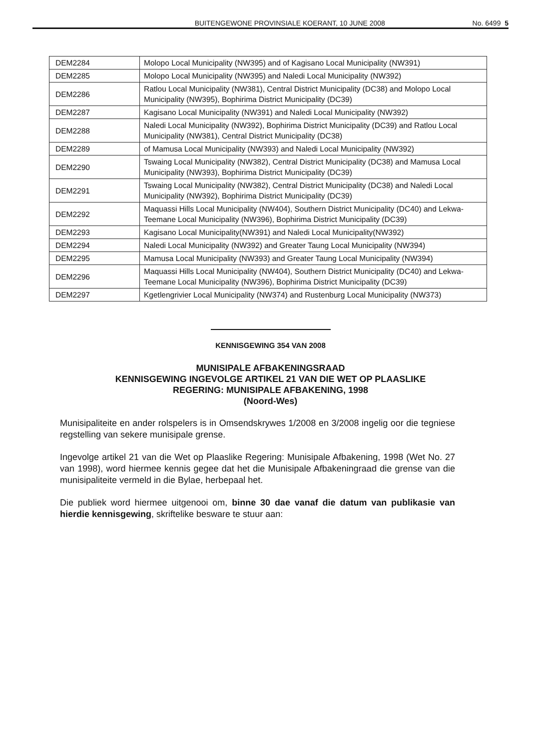BUITENGEWONE PROVINSIALE KOERANT, 10 JUNE 2008 No. 6499 5
| DEM2284 | Molopo Local Municipality (NW395) and of Kagisano Local Municipality (NW391) |
| DEM2285 | Molopo Local Municipality (NW395) and Naledi Local Municipality (NW392) |
| DEM2286 | Ratlou Local Municipality (NW381), Central District Municipality (DC38) and Molopo Local Municipality (NW395), Bophirima District Municipality (DC39) |
| DEM2287 | Kagisano Local Municipality (NW391) and Naledi Local Municipality (NW392) |
| DEM2288 | Naledi Local Municipality (NW392), Bophirima District Municipality (DC39) and Ratlou Local Municipality (NW381), Central District Municipality (DC38) |
| DEM2289 | of Mamusa Local Municipality (NW393) and Naledi Local Municipality (NW392) |
| DEM2290 | Tswaing Local Municipality (NW382), Central District Municipality (DC38) and Mamusa Local Municipality (NW393), Bophirima District Municipality (DC39) |
| DEM2291 | Tswaing Local Municipality (NW382), Central District Municipality (DC38) and Naledi Local Municipality (NW392), Bophirima District Municipality (DC39) |
| DEM2292 | Maquassi Hills Local Municipality (NW404), Southern District Municipality (DC40) and Lekwa-Teemane Local Municipality (NW396), Bophirima District Municipality (DC39) |
| DEM2293 | Kagisano Local Municipality(NW391) and Naledi Local Municipality(NW392) |
| DEM2294 | Naledi Local Municipality (NW392) and Greater Taung Local Municipality (NW394) |
| DEM2295 | Mamusa Local Municipality (NW393) and Greater Taung Local Municipality (NW394) |
| DEM2296 | Maquassi Hills Local Municipality (NW404), Southern District Municipality (DC40) and Lekwa-Teemane Local Municipality (NW396), Bophirima District Municipality (DC39) |
| DEM2297 | Kgetlengrivier Local Municipality (NW374) and Rustenburg Local Municipality (NW373) |
KENNISGEWING 354 VAN 2008
MUNISIPALE AFBAKENINGSRAAD
KENNISGEWING INGEVOLGE ARTIKEL 21 VAN DIE WET OP PLAASLIKE
REGERING: MUNISIPALE AFBAKENING, 1998
(Noord-Wes)
Munisipaliteite en ander rolspelers is in Omsendskrywes 1/2008 en 3/2008 ingelig oor die tegniese regstelling van sekere munisipale grense.
Ingevolge artikel 21 van die Wet op Plaaslike Regering: Munisipale Afbakening, 1998 (Wet No. 27 van 1998), word hiermee kennis gegee dat het die Munisipale Afbakeningraad die grense van die munisipaliteite vermeld in die Bylae, herbepaal het.
Die publiek word hiermee uitgenooi om, binne 30 dae vanaf die datum van publikasie van hierdie kennisgewing, skriftelike besware te stuur aan: